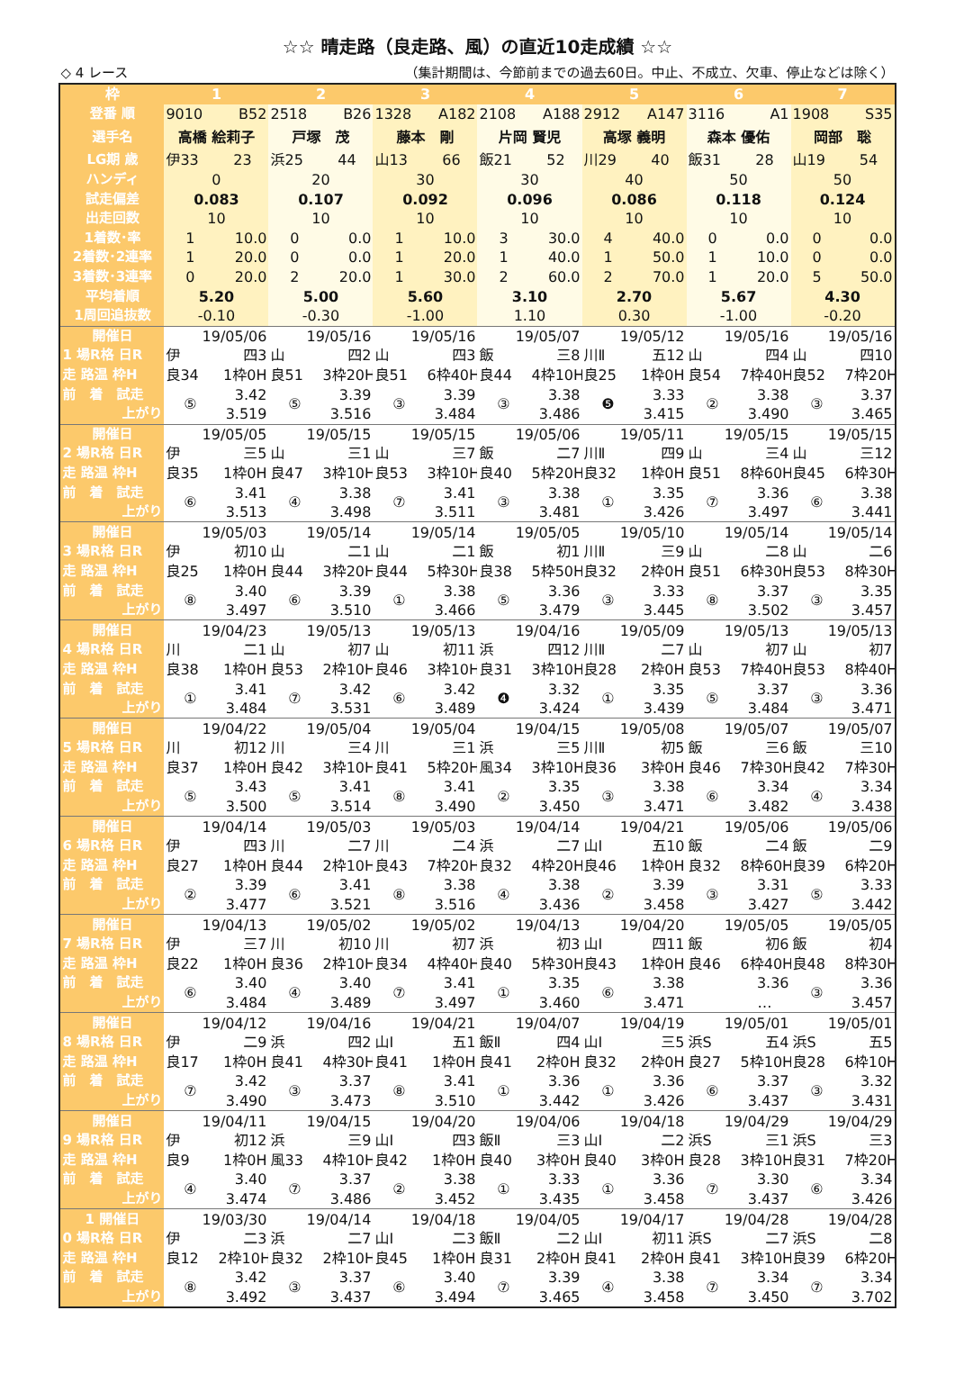☆☆ 晴走路（良走路、風）の直近10走成績 ☆☆
◇ 4 レース （集計期間は、今節前までの過去60日。中止、不成立、欠車、停止などは除く）
| 枠 | 1 | | 2 | | 3 | | 4 | | 5 | | 6 | | 7 | |
| --- | --- | --- | --- | --- | --- | --- | --- | --- | --- | --- | --- | --- | --- | --- |
| 登番 順 | 9010 | B52 | 2518 | B26 | 1328 | A182 | 2108 | A188 | 2912 | A147 | 3116 | A1 | 1908 | S35 |
| 選手名 | 高橋 絵莉子 | | 戸塚 茂 | | 藤本 剛 | | 片岡 賢児 | | 高塚 義明 | | 森本 優佑 | | 岡部 聡 | |
| LG期 歳 | 伊33 | 23 | 浜25 | 44 | 山13 | 66 | 飯21 | 52 | 川29 | 40 | 飯31 | 28 | 山19 | 54 |
| ハンディ | 0 | | 20 | | 30 | | 30 | | 40 | | 50 | | 50 | |
| 試走偏差 | 0.083 | | 0.107 | | 0.092 | | 0.096 | | 0.086 | | 0.118 | | 0.124 | |
| 出走回数 | 10 | | 10 | | 10 | | 10 | | 10 | | 10 | | 10 | |
| 1着数･率 | 1 | 10.0 | 0 | 0.0 | 1 | 10.0 | 3 | 30.0 | 4 | 40.0 | 0 | 0.0 | 0 | 0.0 |
| 2着数･2連率 | 1 | 20.0 | 0 | 0.0 | 1 | 20.0 | 1 | 40.0 | 1 | 50.0 | 1 | 10.0 | 0 | 0.0 |
| 3着数･3連率 | 0 | 20.0 | 2 | 20.0 | 1 | 30.0 | 2 | 60.0 | 2 | 70.0 | 1 | 20.0 | 5 | 50.0 |
| 平均着順 | 5.20 | | 5.00 | | 5.60 | | 3.10 | | 2.70 | | 5.67 | | 4.30 | |
| 1周回追抜数 | -0.10 | | -0.30 | | -1.00 | | 1.10 | | 0.30 | | -1.00 | | -0.20 | |
| 開催日 | 19/05/06 | | 19/05/16 | | 19/05/16 | | 19/05/07 | | 19/05/12 | | 19/05/16 | | 19/05/16 | |
| 1 場R格 日R | 伊 | 四3 | 山 | 四2 | 山 | 四3 | 飯 | 三8 | 川Ⅱ | 五12 | 山 | 四4 | 山 | 四10 |
| 走 路温 枠H | 良34 | 1枠0H | 良51 | 3枠20H | 良51 | 6枠40H | 良44 | 4枠10H | 良25 | 1枠0H | 良54 | 7枠40H | 良52 | 7枠20H |
| 前 着 試走 | ⑤ | 3.42 | ⑤ | 3.39 | ③ | 3.39 | ③ | 3.38 | ❺ | 3.33 | ② | 3.38 | ③ | 3.37 |
| 上がり | | 3.519 | | 3.516 | | 3.484 | | 3.486 | | 3.415 | | 3.490 | | 3.465 |
| 開催日 | 19/05/05 | | 19/05/15 | | 19/05/15 | | 19/05/06 | | 19/05/11 | | 19/05/15 | | 19/05/15 | |
| 2 場R格 日R | 伊 | 三5 | 山 | 三1 | 山 | 三7 | 飯 | 二7 | 川Ⅱ | 四9 | 山 | 三4 | 山 | 三12 |
| 走 路温 枠H | 良35 | 1枠0H | 良47 | 3枠10H | 良53 | 3枠10H | 良40 | 5枠20H | 良32 | 1枠0H | 良51 | 8枠60H | 良45 | 6枠30H |
| 前 着 試走 | ⑥ | 3.41 | ④ | 3.38 | ⑦ | 3.41 | ③ | 3.38 | ① | 3.35 | ⑦ | 3.36 | ⑥ | 3.38 |
| 上がり | | 3.513 | | 3.498 | | 3.511 | | 3.481 | | 3.426 | | 3.497 | | 3.441 |
| 開催日 | 19/05/03 | | 19/05/14 | | 19/05/14 | | 19/05/05 | | 19/05/10 | | 19/05/14 | | 19/05/14 | |
| 3 場R格 日R | 伊 | 初10 | 山 | 二1 | 山 | 二1 | 飯 | 初1 | 川Ⅱ | 三9 | 山 | 二8 | 山 | 二6 |
| 走 路温 枠H | 良25 | 1枠0H | 良44 | 3枠20H | 良44 | 5枠30H | 良38 | 5枠50H | 良32 | 2枠0H | 良51 | 6枠30H | 良53 | 8枠30H |
| 前 着 試走 | ⑧ | 3.40 | ⑥ | 3.39 | ① | 3.38 | ⑤ | 3.36 | ③ | 3.33 | ⑧ | 3.37 | ③ | 3.35 |
| 上がり | | 3.497 | | 3.510 | | 3.466 | | 3.479 | | 3.445 | | 3.502 | | 3.457 |
| 開催日 | 19/04/23 | | 19/05/13 | | 19/05/13 | | 19/04/16 | | 19/05/09 | | 19/05/13 | | 19/05/13 | |
| 4 場R格 日R | 川 | 二1 | 山 | 初7 | 山 | 初11 | 浜 | 四12 | 川Ⅱ | 二7 | 山 | 初7 | 山 | 初7 |
| 走 路温 枠H | 良38 | 1枠0H | 良53 | 2枠10H | 良46 | 3枠10H | 良31 | 3枠10H | 良28 | 2枠0H | 良53 | 7枠40H | 良53 | 8枠40H |
| 前 着 試走 | ① | 3.41 | ⑦ | 3.42 | ⑥ | 3.42 | ❹ | 3.32 | ① | 3.35 | ⑤ | 3.37 | ③ | 3.36 |
| 上がり | | 3.484 | | 3.531 | | 3.489 | | 3.424 | | 3.439 | | 3.484 | | 3.471 |
| 開催日 | 19/04/22 | | 19/05/04 | | 19/05/04 | | 19/04/15 | | 19/05/08 | | 19/05/07 | | 19/05/07 | |
| 5 場R格 日R | 川 | 初12 | 川 | 三4 | 川 | 三1 | 浜 | 三5 | 川Ⅱ | 初5 | 飯 | 三6 | 飯 | 三10 |
| 走 路温 枠H | 良37 | 1枠0H | 良42 | 3枠10H | 良41 | 5枠20H | 風34 | 3枠10H | 良36 | 3枠0H | 良46 | 7枠30H | 良42 | 7枠30H |
| 前 着 試走 | ⑤ | 3.43 | ⑤ | 3.41 | ⑧ | 3.41 | ② | 3.35 | ③ | 3.38 | ⑥ | 3.34 | ④ | 3.34 |
| 上がり | | 3.500 | | 3.514 | | 3.490 | | 3.450 | | 3.471 | | 3.482 | | 3.438 |
| 開催日 | 19/04/14 | | 19/05/03 | | 19/05/03 | | 19/04/14 | | 19/04/21 | | 19/05/06 | | 19/05/06 | |
| 6 場R格 日R | 伊 | 四3 | 川 | 二7 | 川 | 二4 | 浜 | 二7 | 山Ⅰ | 五10 | 飯 | 二4 | 飯 | 二9 |
| 走 路温 枠H | 良27 | 1枠0H | 良44 | 2枠10H | 良43 | 7枠20H | 良32 | 4枠20H | 良46 | 1枠0H | 良32 | 8枠60H | 良39 | 6枠20H |
| 前 着 試走 | ② | 3.39 | ⑥ | 3.41 | ⑧ | 3.38 | ④ | 3.38 | ② | 3.39 | ③ | 3.31 | ⑤ | 3.33 |
| 上がり | | 3.477 | | 3.521 | | 3.516 | | 3.436 | | 3.458 | | 3.427 | | 3.442 |
| 開催日 | 19/04/13 | | 19/05/02 | | 19/05/02 | | 19/04/13 | | 19/04/20 | | 19/05/05 | | 19/05/05 | |
| 7 場R格 日R | 伊 | 三7 | 川 | 初10 | 川 | 初7 | 浜 | 初3 | 山Ⅰ | 四11 | 飯 | 初6 | 飯 | 初4 |
| 走 路温 枠H | 良22 | 1枠0H | 良36 | 2枠10H | 良34 | 4枠40H | 良40 | 5枠30H | 良43 | 1枠0H | 良46 | 6枠40H | 良48 | 8枠30H |
| 前 着 試走 | ⑥ | 3.40 | ④ | 3.40 | ⑦ | 3.41 | ① | 3.35 | ⑥ | 3.38 | | 3.36 | ③ | 3.36 |
| 上がり | | 3.484 | | 3.489 | | 3.497 | | 3.460 | | 3.471 | | … | | 3.457 |
| 開催日 | 19/04/12 | | 19/04/16 | | 19/04/21 | | 19/04/07 | | 19/04/19 | | 19/05/01 | | 19/05/01 | |
| 8 場R格 日R | 伊 | 二9 | 浜 | 四2 | 山Ⅰ | 五1 | 飯Ⅱ | 四4 | 山Ⅰ | 三5 | 浜S | 五4 | 浜S | 五5 |
| 走 路温 枠H | 良17 | 1枠0H | 良41 | 4枠30H | 良41 | 1枠0H | 良41 | 2枠0H | 良32 | 2枠0H | 良27 | 5枠10H | 良28 | 6枠10H |
| 前 着 試走 | ⑦ | 3.42 | ③ | 3.37 | ⑧ | 3.41 | ① | 3.36 | ① | 3.36 | ⑥ | 3.37 | ③ | 3.32 |
| 上がり | | 3.490 | | 3.473 | | 3.510 | | 3.442 | | 3.426 | | 3.437 | | 3.431 |
| 開催日 | 19/04/11 | | 19/04/15 | | 19/04/20 | | 19/04/06 | | 19/04/18 | | 19/04/29 | | 19/04/29 | |
| 9 場R格 日R | 伊 | 初12 | 浜 | 三9 | 山Ⅰ | 四3 | 飯Ⅱ | 三3 | 山Ⅰ | 二2 | 浜S | 三1 | 浜S | 三3 |
| 走 路温 枠H | 良9 | 1枠0H | 風33 | 4枠10H | 良42 | 1枠0H | 良40 | 3枠0H | 良40 | 3枠0H | 良28 | 3枠10H | 良31 | 7枠20H |
| 前 着 試走 | ④ | 3.40 | ⑦ | 3.37 | ② | 3.38 | ① | 3.33 | ① | 3.36 | ⑦ | 3.30 | ⑥ | 3.34 |
| 上がり | | 3.474 | | 3.486 | | 3.452 | | 3.435 | | 3.458 | | 3.437 | | 3.426 |
| 1 開催日 | 19/03/30 | | 19/04/14 | | 19/04/18 | | 19/04/05 | | 19/04/17 | | 19/04/28 | | 19/04/28 | |
| 0 場R格 日R | 伊 | 二3 | 浜 | 二7 | 山Ⅰ | 二3 | 飯Ⅱ | 二2 | 山Ⅰ | 初11 | 浜S | 二7 | 浜S | 二8 |
| 走 路温 枠H | 良12 | 2枠10H | 良32 | 2枠10H | 良45 | 1枠0H | 良31 | 2枠0H | 良41 | 2枠0H | 良41 | 3枠10H | 良39 | 6枠20H |
| 前 着 試走 | ⑧ | 3.42 | ③ | 3.37 | ⑥ | 3.40 | ⑦ | 3.39 | ④ | 3.38 | ⑦ | 3.34 | ⑦ | 3.34 |
| 上がり | | 3.492 | | 3.437 | | 3.494 | | 3.465 | | 3.458 | | 3.450 | | 3.702 |